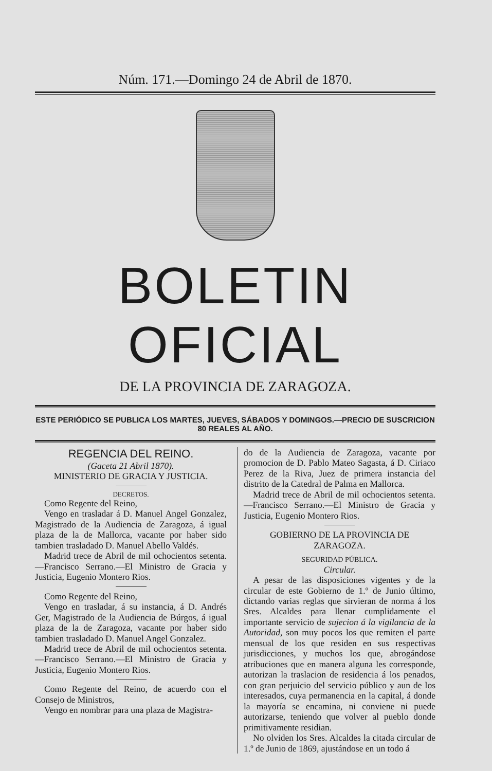Núm. 171.—Domingo 24 de Abril de 1870.
BOLETIN OFICIAL
DE LA PROVINCIA DE ZARAGOZA.
ESTE PERIÓDICO SE PUBLICA LOS MARTES, JUEVES, SÁBADOS Y DOMINGOS.—PRECIO DE SUSCRICION 80 REALES AL AÑO.
REGENCIA DEL REINO.
(Gaceta 21 Abril 1870).
MINISTERIO DE GRACIA Y JUSTICIA.
DECRETOS.
Como Regente del Reino,
Vengo en trasladar á D. Manuel Angel Gonzalez, Magistrado de la Audiencia de Zaragoza, á igual plaza de la de Mallorca, vacante por haber sido tambien trasladado D. Manuel Abello Valdés.
Madrid trece de Abril de mil ochocientos setenta.—Francisco Serrano.—El Ministro de Gracia y Justicia, Eugenio Montero Rios.
Como Regente del Reino,
Vengo en trasladar, á su instancia, á D. Andrés Ger, Magistrado de la Audiencia de Búrgos, á igual plaza de la de Zaragoza, vacante por haber sido tambien trasladado D. Manuel Angel Gonzalez.
Madrid trece de Abril de mil ochocientos setenta.—Francisco Serrano.—El Ministro de Gracia y Justicia, Eugenio Montero Rios.
Como Regente del Reino, de acuerdo con el Consejo de Ministros,
Vengo en nombrar para una plaza de Magistra-
do de la Audiencia de Zaragoza, vacante por promocion de D. Pablo Mateo Sagasta, á D. Ciriaco Perez de la Riva, Juez de primera instancia del distrito de la Catedral de Palma en Mallorca.
Madrid trece de Abril de mil ochocientos setenta.—Francisco Serrano.—El Ministro de Gracia y Justicia, Eugenio Montero Rios.
GOBIERNO DE LA PROVINCIA DE ZARAGOZA.
SEGURIDAD PÚBLICA.
Circular.
A pesar de las disposiciones vigentes y de la circular de este Gobierno de 1.º de Junio último, dictando varias reglas que sirvieran de norma á los Sres. Alcaldes para llenar cumplidamente el importante servicio de sujecion á la vigilancia de la Autoridad, son muy pocos los que remiten el parte mensual de los que residen en sus respectivas jurisdicciones, y muchos los que, abrogándose atribuciones que en manera alguna les corresponde, autorizan la traslacion de residencia á los penados, con gran perjuicio del servicio público y aun de los interesados, cuya permanencia en la capital, á donde la mayoría se encamina, ni conviene ni puede autorizarse, teniendo que volver al pueblo donde primitivamente residian.
No olviden los Sres. Alcaldes la citada circular de 1.º de Junio de 1869, ajustándose en un todo á